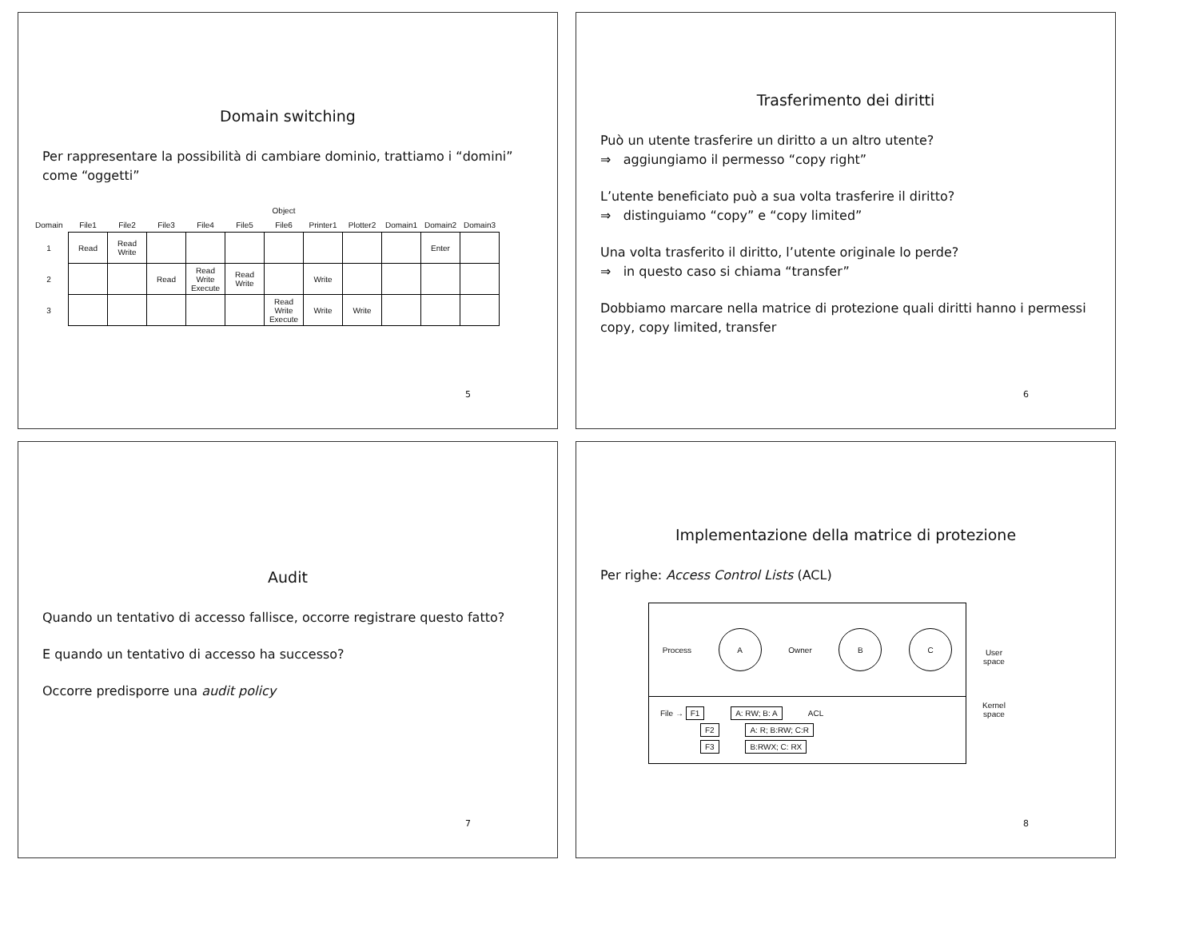Domain switching
Per rappresentare la possibilità di cambiare dominio, trattiamo i “domini” come “oggetti”
| | Object | | | | | | | | | | |
| --- | --- | --- | --- | --- | --- | --- | --- | --- | --- | --- | --- |
| Domain | File1 | File2 | File3 | File4 | File5 | File6 | Printer1 | Plotter2 | Domain1 | Domain2 | Domain3 |
| 1 | Read | Read Write | | | | | | | | Enter | |
| 2 | | | Read | Read Write Execute | Read Write | | Write | | | | |
| 3 | | | | | | Read Write Execute | Write | Write | | | |
5
Trasferimento dei diritti
Può un utente trasferire un diritto a un altro utente?
⇒ aggiungiamo il permesso “copy right”
L’utente beneficiato può a sua volta trasferire il diritto?
⇒ distinguiamo “copy” e “copy limited”
Una volta trasferito il diritto, l’utente originale lo perde?
⇒ in questo caso si chiama “transfer”
Dobbiamo marcare nella matrice di protezione quali diritti hanno i permessi copy, copy limited, transfer
6
Audit
Quando un tentativo di accesso fallisce, occorre registrare questo fatto?
E quando un tentativo di accesso ha successo?
Occorre predisporre una audit policy
7
Implementazione della matrice di protezione
Per righe: Access Control Lists (ACL)
Process
A
Owner
B C
File → F1 A: RW; B: A ACL
F2 A: R; B:RW; C:R
F3 B:RWX; C: RX
User
space
Kernel
space
8